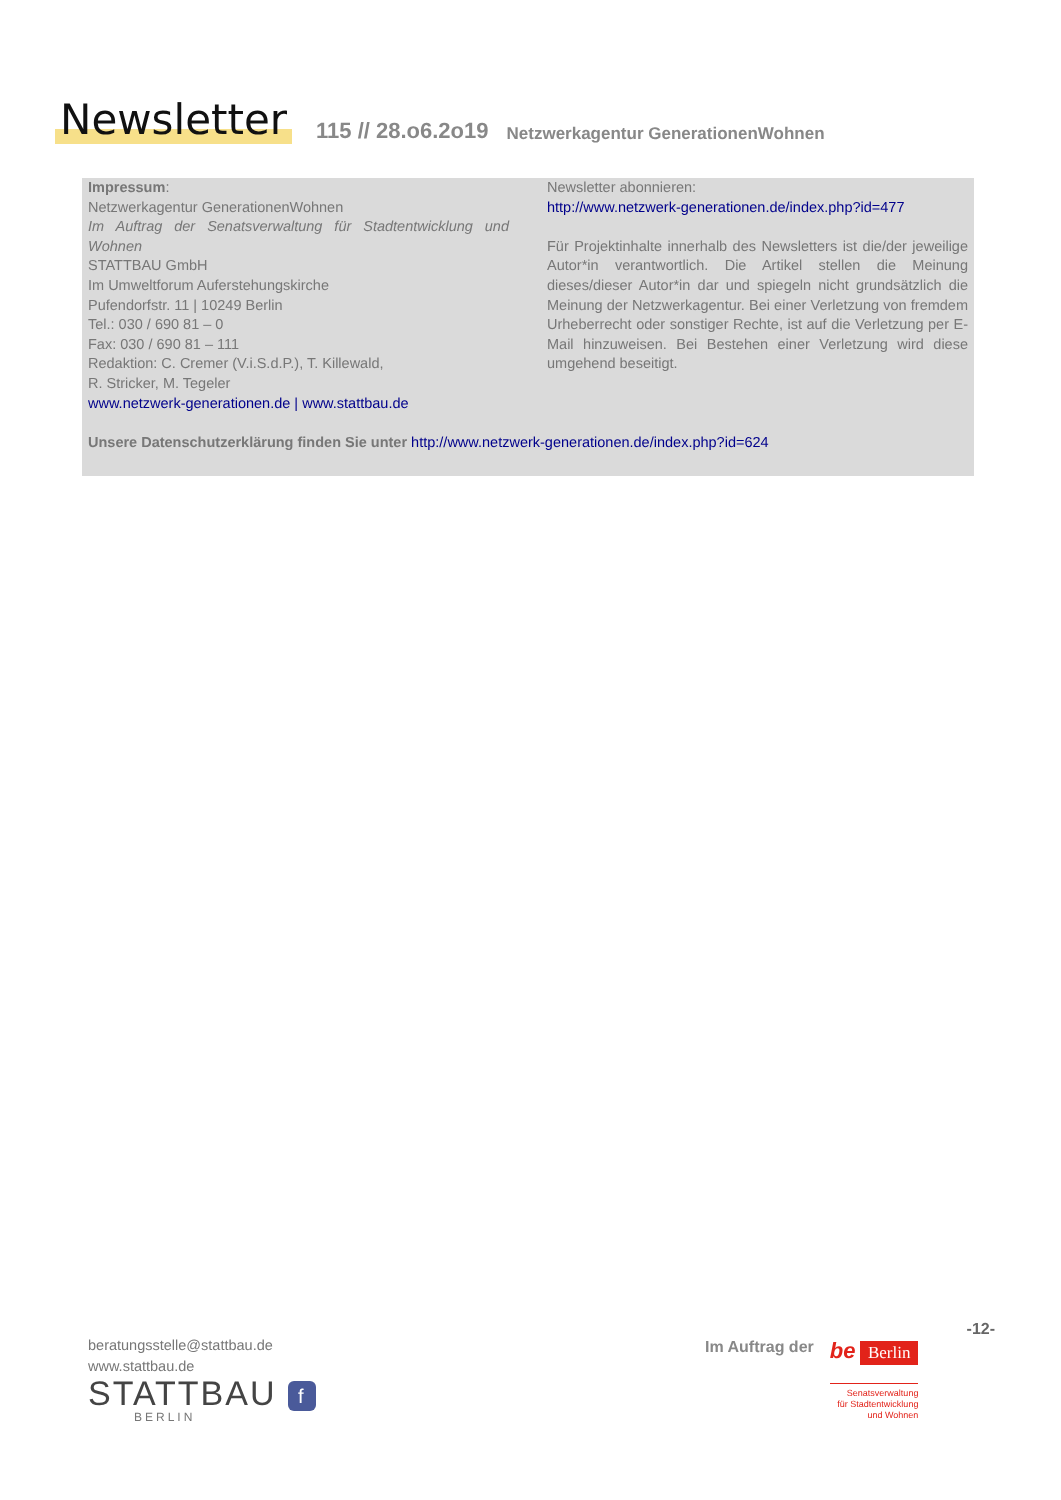Newsletter 115 // 28.o6.2o19 Netzwerkagentur GenerationenWohnen
Impressum:
Netzwerkagentur GenerationenWohnen
Im Auftrag der Senatsverwaltung für Stadtentwicklung und Wohnen
STATTBAU GmbH
Im Umweltforum Auferstehungskirche
Pufendorfstr. 11 | 10249 Berlin
Tel.: 030 / 690 81 – 0
Fax: 030 / 690 81 – 111
Redaktion: C. Cremer (V.i.S.d.P.), T. Killewald,
R. Stricker, M. Tegeler
www.netzwerk-generationen.de | www.stattbau.de
Newsletter abonnieren:
http://www.netzwerk-generationen.de/index.php?id=477
Für Projektinhalte innerhalb des Newsletters ist die/der jeweilige Autor*in verantwortlich. Die Artikel stellen die Meinung dieses/dieser Autor*in dar und spiegeln nicht grundsätzlich die Meinung der Netzwerkagentur. Bei einer Verletzung von fremdem Urheberrecht oder sonstiger Rechte, ist auf die Verletzung per E-Mail hinzuweisen. Bei Bestehen einer Verletzung wird diese umgehend beseitigt.
Unsere Datenschutzerklärung finden Sie unter http://www.netzwerk-generationen.de/index.php?id=624
beratungsstelle@stattbau.de
www.stattbau.de
STATTBAU f
BERLIN
-12-
Im Auftrag der
be Berlin
Senatsverwaltung
für Stadtentwicklung
und Wohnen